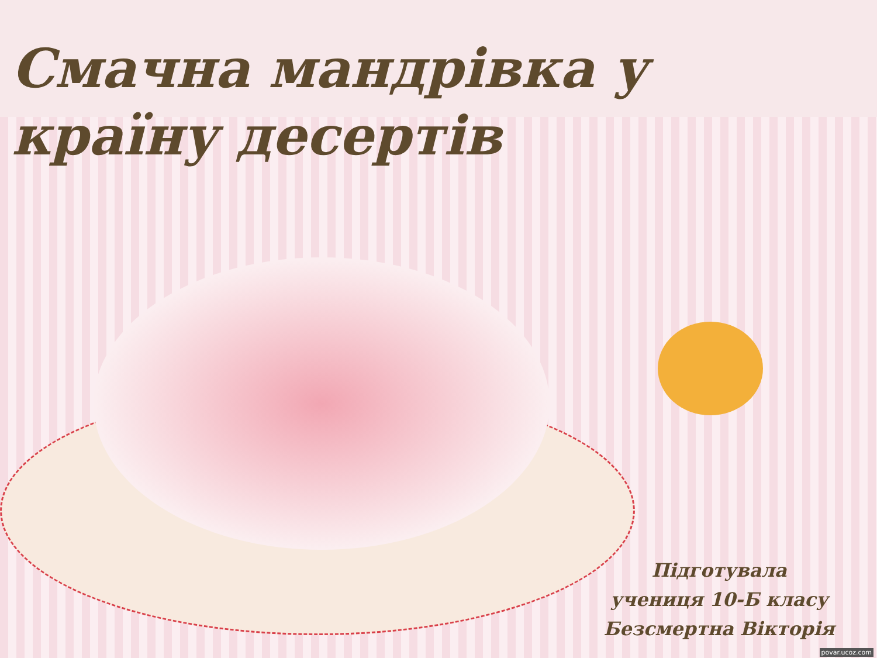Смачна мандрівка у країну десертів
Підготувала
учениця 10-Б класу
Безсмертна Вікторія
povar.ucoz.com